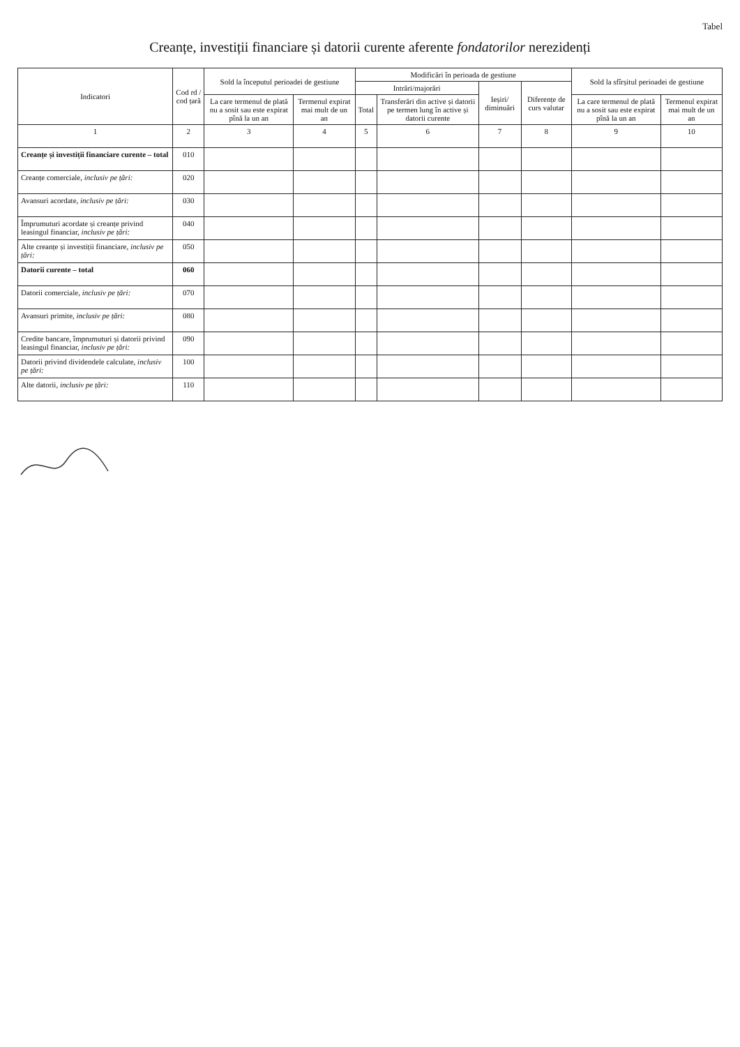Tabel
Creanțe, investiții financiare și datorii curente aferente fondatorilor nerezidenți
| Indicatori | Cod rd / cod țară | Sold la începutul perioadei de gestiune | | Modificări în perioada de gestiune | | | | Sold la sfîrșitul perioadei de gestiune | |
| --- | --- | --- | --- | --- | --- | --- | --- | --- | --- |
| | | | | Intrări/majorări | | Ieșiri/ diminuări | Diferențe de curs valutar | | |
| | | La care termenul de plată nu a sosit sau este expirat pînă la un an | Termenul expirat mai mult de un an | Total | Transferări din active și datorii pe termen lung în active și datorii curente | | | La care termenul de plată nu a sosit sau este expirat pînă la un an | Termenul expirat mai mult de un an |
| 1 | 2 | 3 | 4 | 5 | 6 | 7 | 8 | 9 | 10 |
| Creanțe și investiții financiare curente – total | 010 | | | | | | | | |
| Creanțe comerciale, inclusiv pe țări: | 020 | | | | | | | | |
| Avansuri acordate, inclusiv pe țări: | 030 | | | | | | | | |
| Împrumuturi acordate și creanțe privind leasingul financiar, inclusiv pe țări: | 040 | | | | | | | | |
| Alte creanțe și investiții financiare, inclusiv pe țări: | 050 | | | | | | | | |
| Datorii curente – total | 060 | | | | | | | | |
| Datorii comerciale, inclusiv pe țări: | 070 | | | | | | | | |
| Avansuri primite, inclusiv pe țări: | 080 | | | | | | | | |
| Credite bancare, împrumuturi și datorii privind leasingul financiar, inclusiv pe țări: | 090 | | | | | | | | |
| Datorii privind dividendele calculate, inclusiv pe țări: | 100 | | | | | | | | |
| Alte datorii, inclusiv pe țări: | 110 | | | | | | | | |